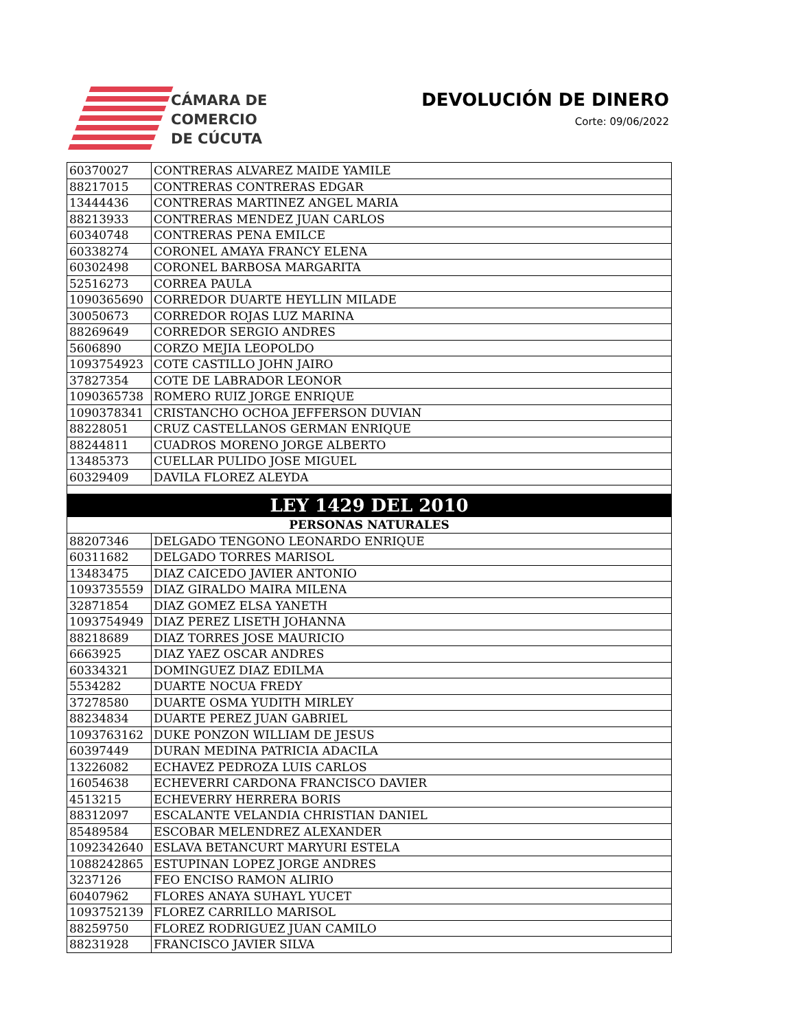CÁMARA DE
COMERCIO
DE CÚCUTA
DEVOLUCIÓN DE DINERO
Corte: 09/06/2022
| 60370027 | CONTRERAS ALVAREZ MAIDE YAMILE |
| 88217015 | CONTRERAS CONTRERAS EDGAR |
| 13444436 | CONTRERAS MARTINEZ ANGEL MARIA |
| 88213933 | CONTRERAS MENDEZ JUAN CARLOS |
| 60340748 | CONTRERAS PENA EMILCE |
| 60338274 | CORONEL AMAYA FRANCY ELENA |
| 60302498 | CORONEL BARBOSA MARGARITA |
| 52516273 | CORREA PAULA |
| 1090365690 | CORREDOR DUARTE HEYLLIN MILADE |
| 30050673 | CORREDOR ROJAS LUZ MARINA |
| 88269649 | CORREDOR SERGIO ANDRES |
| 5606890 | CORZO MEJIA LEOPOLDO |
| 1093754923 | COTE CASTILLO JOHN JAIRO |
| 37827354 | COTE DE LABRADOR LEONOR |
| 1090365738 | ROMERO RUIZ JORGE ENRIQUE |
| 1090378341 | CRISTANCHO OCHOA JEFFERSON DUVIAN |
| 88228051 | CRUZ CASTELLANOS GERMAN ENRIQUE |
| 88244811 | CUADROS MORENO JORGE ALBERTO |
| 13485373 | CUELLAR PULIDO JOSE MIGUEL |
| 60329409 | DAVILA FLOREZ ALEYDA |
| LEY 1429 DEL 2010 | |
| PERSONAS NATURALES | |
| 88207346 | DELGADO TENGONO LEONARDO ENRIQUE |
| 60311682 | DELGADO TORRES MARISOL |
| 13483475 | DIAZ CAICEDO JAVIER ANTONIO |
| 1093735559 | DIAZ GIRALDO MAIRA MILENA |
| 32871854 | DIAZ GOMEZ ELSA YANETH |
| 1093754949 | DIAZ PEREZ LISETH JOHANNA |
| 88218689 | DIAZ TORRES JOSE MAURICIO |
| 6663925 | DIAZ YAEZ OSCAR ANDRES |
| 60334321 | DOMINGUEZ DIAZ EDILMA |
| 5534282 | DUARTE NOCUA FREDY |
| 37278580 | DUARTE OSMA YUDITH MIRLEY |
| 88234834 | DUARTE PEREZ JUAN GABRIEL |
| 1093763162 | DUKE PONZON WILLIAM DE JESUS |
| 60397449 | DURAN MEDINA PATRICIA ADACILA |
| 13226082 | ECHAVEZ PEDROZA LUIS CARLOS |
| 16054638 | ECHEVERRI CARDONA FRANCISCO DAVIER |
| 4513215 | ECHEVERRY HERRERA BORIS |
| 88312097 | ESCALANTE VELANDIA CHRISTIAN DANIEL |
| 85489584 | ESCOBAR MELENDREZ ALEXANDER |
| 1092342640 | ESLAVA BETANCURT MARYURI ESTELA |
| 1088242865 | ESTUPINAN LOPEZ JORGE ANDRES |
| 3237126 | FEO ENCISO RAMON ALIRIO |
| 60407962 | FLORES ANAYA SUHAYL YUCET |
| 1093752139 | FLOREZ CARRILLO MARISOL |
| 88259750 | FLOREZ RODRIGUEZ JUAN CAMILO |
| 88231928 | FRANCISCO JAVIER SILVA |